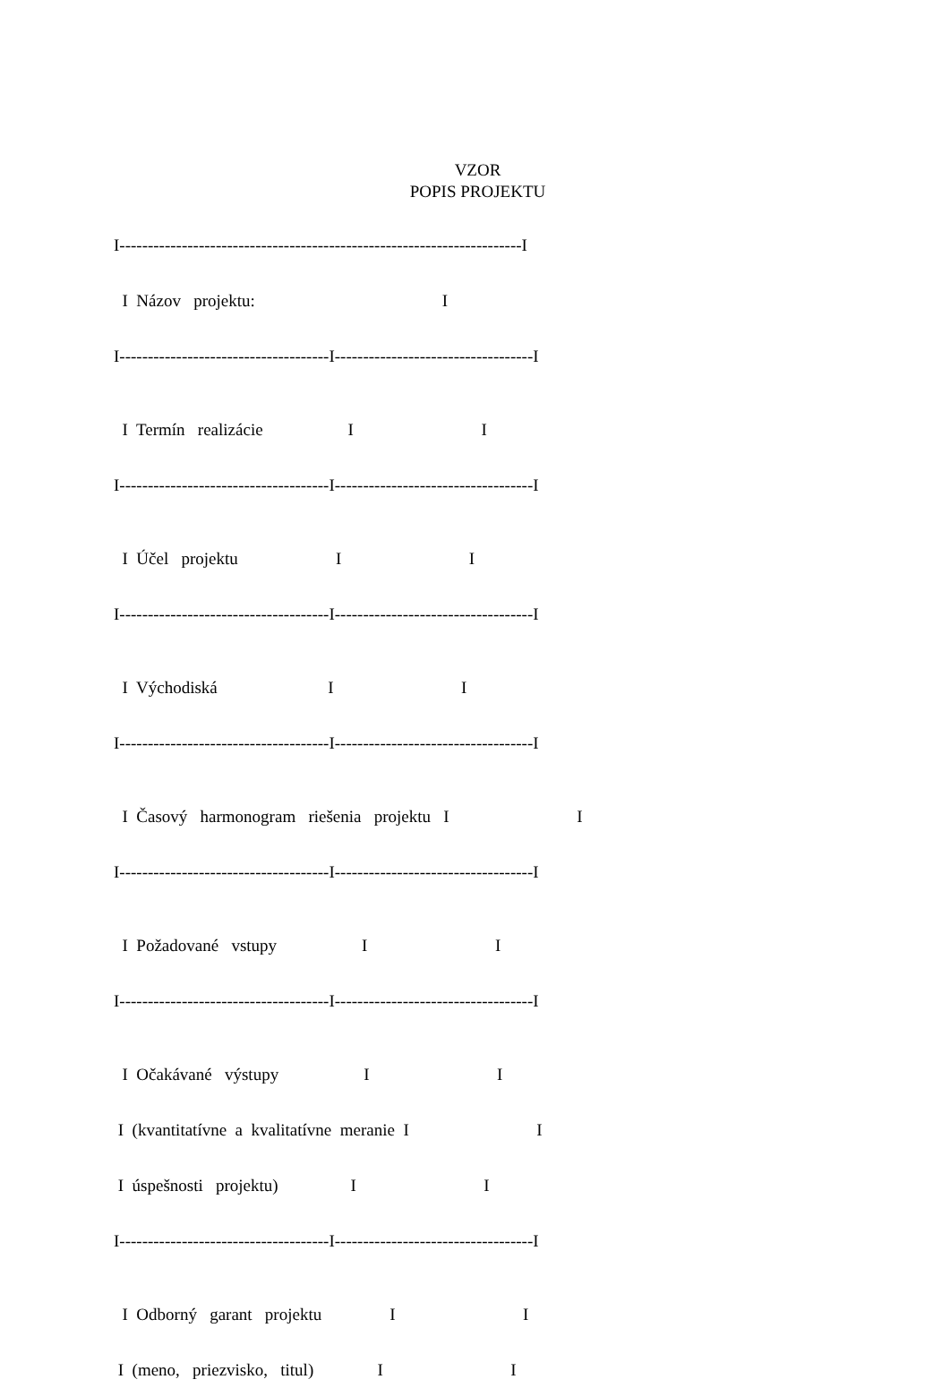VZOR
POPIS PROJEKTU
I-----------------------------------------------------------------------I
I Názov projektu: I
I-------------------------------------I-----------------------------------I
I Termín realizácie I I
I-------------------------------------I-----------------------------------I
I Účel projektu I I
I-------------------------------------I-----------------------------------I
I Východiská I I
I-------------------------------------I-----------------------------------I
I Časový harmonogram riešenia projektu I I
I-------------------------------------I-----------------------------------I
I Požadované vstupy I I
I-------------------------------------I-----------------------------------I
I Očakávané výstupy I I
I (kvantitatívne a kvalitatívne meranie I I
I úspešnosti projektu) I I
I-------------------------------------I-----------------------------------I
I Odborný garant projektu I I
I (meno, priezvisko, titul) I I